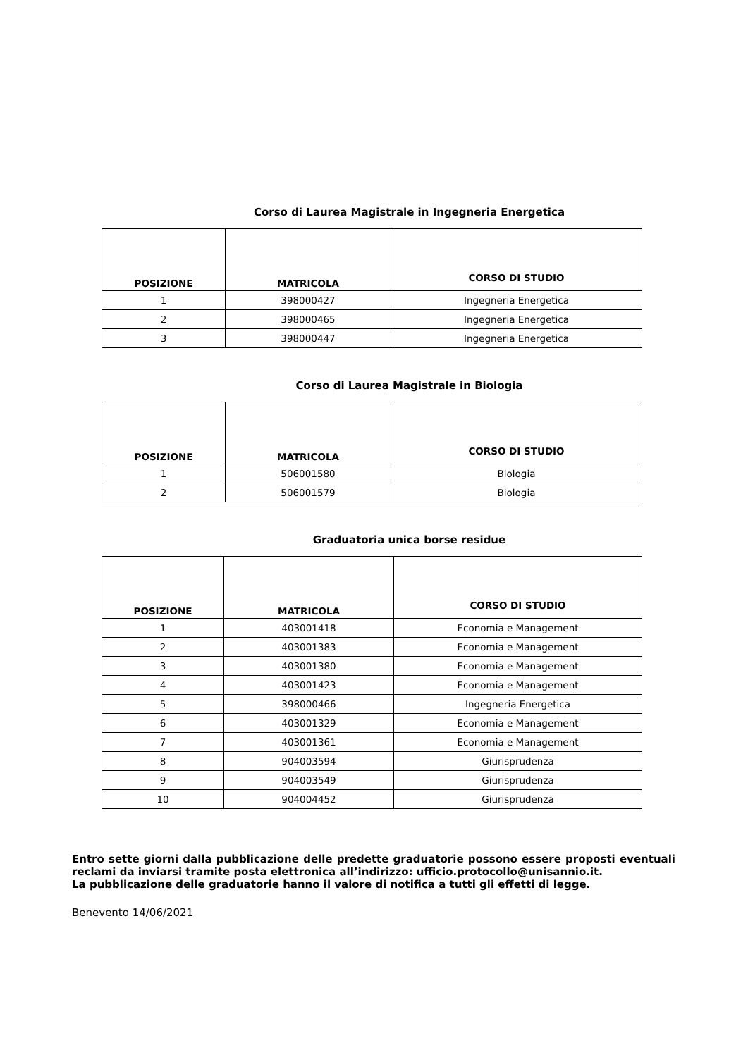Corso di Laurea Magistrale in Ingegneria Energetica
| POSIZIONE | MATRICOLA | CORSO DI STUDIO |
| --- | --- | --- |
| 1 | 398000427 | Ingegneria Energetica |
| 2 | 398000465 | Ingegneria Energetica |
| 3 | 398000447 | Ingegneria Energetica |
Corso di Laurea Magistrale in Biologia
| POSIZIONE | MATRICOLA | CORSO DI STUDIO |
| --- | --- | --- |
| 1 | 506001580 | Biologia |
| 2 | 506001579 | Biologia |
Graduatoria unica borse residue
| POSIZIONE | MATRICOLA | CORSO DI STUDIO |
| --- | --- | --- |
| 1 | 403001418 | Economia e Management |
| 2 | 403001383 | Economia e Management |
| 3 | 403001380 | Economia e Management |
| 4 | 403001423 | Economia e Management |
| 5 | 398000466 | Ingegneria Energetica |
| 6 | 403001329 | Economia e Management |
| 7 | 403001361 | Economia e Management |
| 8 | 904003594 | Giurisprudenza |
| 9 | 904003549 | Giurisprudenza |
| 10 | 904004452 | Giurisprudenza |
Entro sette giorni dalla pubblicazione delle predette graduatorie possono essere proposti eventuali reclami da inviarsi tramite posta elettronica all’indirizzo: ufficio.protocollo@unisannio.it.
La pubblicazione delle graduatorie hanno il valore di notifica a tutti gli effetti di legge.
Benevento 14/06/2021